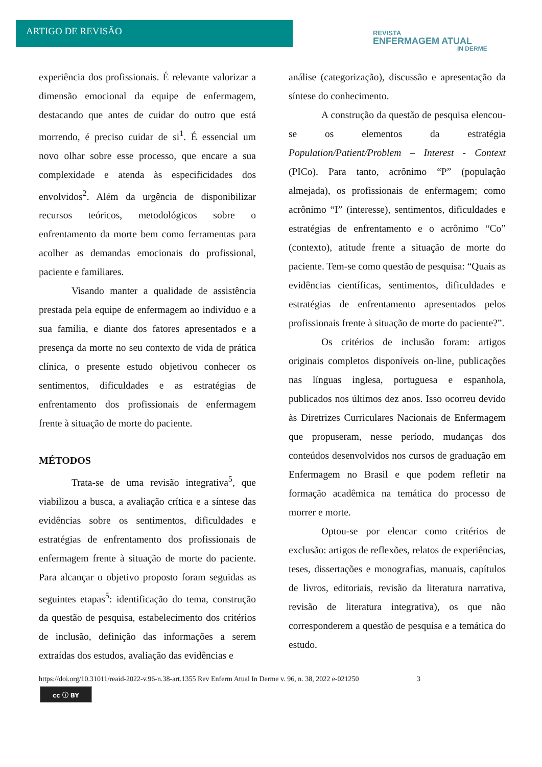ARTIGO DE REVISÃO
REVISTA
ENFERMAGEM ATUAL
IN DERME
experiência dos profissionais. É relevante valorizar a dimensão emocional da equipe de enfermagem, destacando que antes de cuidar do outro que está morrendo, é preciso cuidar de si<sup>1</sup>. É essencial um novo olhar sobre esse processo, que encare a sua complexidade e atenda às especificidades dos envolvidos<sup>2</sup>. Além da urgência de disponibilizar recursos teóricos, metodológicos sobre o enfrentamento da morte bem como ferramentas para acolher as demandas emocionais do profissional, paciente e familiares.
Visando manter a qualidade de assistência prestada pela equipe de enfermagem ao indivíduo e a sua família, e diante dos fatores apresentados e a presença da morte no seu contexto de vida de prática clínica, o presente estudo objetivou conhecer os sentimentos, dificuldades e as estratégias de enfrentamento dos profissionais de enfermagem frente à situação de morte do paciente.
MÉTODOS
Trata-se de uma revisão integrativa<sup>5</sup>, que viabilizou a busca, a avaliação crítica e a síntese das evidências sobre os sentimentos, dificuldades e estratégias de enfrentamento dos profissionais de enfermagem frente à situação de morte do paciente. Para alcançar o objetivo proposto foram seguidas as seguintes etapas<sup>5</sup>: identificação do tema, construção da questão de pesquisa, estabelecimento dos critérios de inclusão, definição das informações a serem extraídas dos estudos, avaliação das evidências e
análise (categorização), discussão e apresentação da síntese do conhecimento.
A construção da questão de pesquisa elencou-se os elementos da estratégia Population/Patient/Problem – Interest - Context (PICo). Para tanto, acrônimo “P” (população almejada), os profissionais de enfermagem; como acrônimo “I” (interesse), sentimentos, dificuldades e estratégias de enfrentamento e o acrônimo “Co” (contexto), atitude frente a situação de morte do paciente. Tem-se como questão de pesquisa: “Quais as evidências científicas, sentimentos, dificuldades e estratégias de enfrentamento apresentados pelos profissionais frente à situação de morte do paciente?”.
Os critérios de inclusão foram: artigos originais completos disponíveis on-line, publicações nas línguas inglesa, portuguesa e espanhola, publicados nos últimos dez anos. Isso ocorreu devido às Diretrizes Curriculares Nacionais de Enfermagem que propuseram, nesse período, mudanças dos conteúdos desenvolvidos nos cursos de graduação em Enfermagem no Brasil e que podem refletir na formação acadêmica na temática do processo de morrer e morte.
Optou-se por elencar como critérios de exclusão: artigos de reflexões, relatos de experiências, teses, dissertações e monografias, manuais, capítulos de livros, editoriais, revisão da literatura narrativa, revisão de literatura integrativa), os que não corresponderem a questão de pesquisa e a temática do estudo.
https://doi.org/10.31011/reaid-2022-v.96-n.38-art.1355 Rev Enferm Atual In Derme v. 96, n. 38, 2022 e-021250 3
cc ⓘ BY